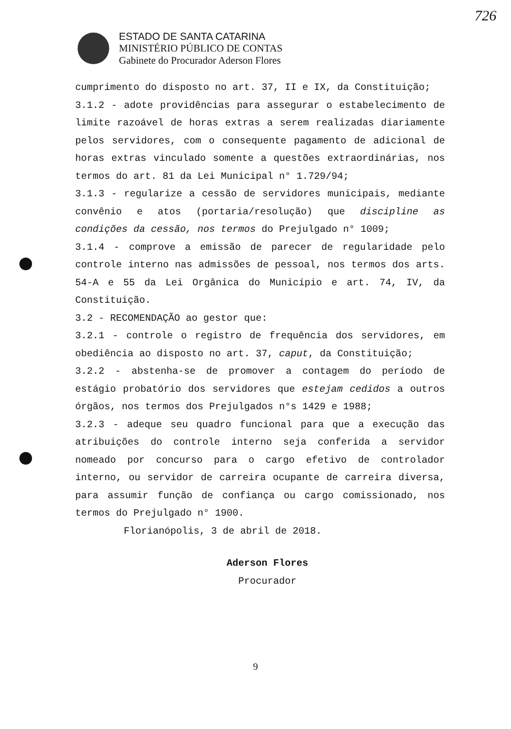726
ESTADO DE SANTA CATARINA
MINISTÉRIO PÚBLICO DE CONTAS
Gabinete do Procurador Aderson Flores
cumprimento do disposto no art. 37, II e IX, da Constituição;
3.1.2 - adote providências para assegurar o estabelecimento de limite razoável de horas extras a serem realizadas diariamente pelos servidores, com o consequente pagamento de adicional de horas extras vinculado somente a questões extraordinárias, nos termos do art. 81 da Lei Municipal n° 1.729/94;
3.1.3 - regularize a cessão de servidores municipais, mediante convênio e atos (portaria/resolução) que discipline as condições da cessão, nos termos do Prejulgado n° 1009;
3.1.4 - comprove a emissão de parecer de regularidade pelo controle interno nas admissões de pessoal, nos termos dos arts. 54-A e 55 da Lei Orgânica do Município e art. 74, IV, da Constituição.
3.2 - RECOMENDAÇÃO ao gestor que:
3.2.1 - controle o registro de frequência dos servidores, em obediência ao disposto no art. 37, caput, da Constituição;
3.2.2 - abstenha-se de promover a contagem do período de estágio probatório dos servidores que estejam cedidos a outros órgãos, nos termos dos Prejulgados n°s 1429 e 1988;
3.2.3 - adeque seu quadro funcional para que a execução das atribuições do controle interno seja conferida a servidor nomeado por concurso para o cargo efetivo de controlador interno, ou servidor de carreira ocupante de carreira diversa, para assumir função de confiança ou cargo comissionado, nos termos do Prejulgado n° 1900.
Florianópolis, 3 de abril de 2018.
Aderson Flores
Procurador
9